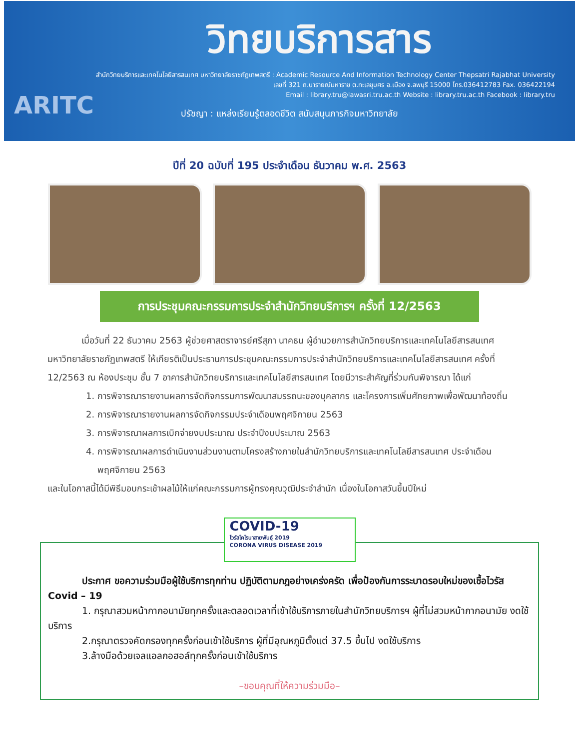วิทยบริการสาร
สำนักวิทยบริการและเทคโนโลยีสารสนเทศ มหาวิทยาลัยราชภัฏเทพสตรี : Academic Resource And Information Technology Center Thepsatri Rajabhat University
เลขที่ 321 ถ.นารายณ์มหาราช ต.ทะเลชุบศร อ.เมือง จ.ลพบุรี 15000 โทร.036412783 Fax. 036422194
Email : library.tru@lawasri.tru.ac.th Website : library.tru.ac.th Facebook : library.tru
ARITC
ปรัชญา : แหล่งเรียนรู้ตลอดชีวิต สนับสนุนภารกิจมหาวิทยาลัย
ปีที่ 20 ฉบับที่ 195 ประจำเดือน ธันวาคม พ.ศ. 2563
การประชุมคณะกรรมการประจำสำนักวิทยบริการฯ ครั้งที่ 12/2563
เมื่อวันที่ 22 ธันวาคม 2563 ผู้ช่วยศาสตราจารย์ศรีสุภา นาคธน ผู้อำนวยการสำนักวิทยบริการและเทคโนโลยีสารสนเทศ มหาวิทยาลัยราชภัฏเทพสตรี ให้เกียรติเป็นประธานการประชุมคณะกรรมการประจำสำนักวิทยบริการและเทคโนโลยีสารสนเทศ ครั้งที่ 12/2563 ณ ห้องประชุม ชั้น 7 อาคารสำนักวิทยบริการและเทคโนโลยีสารสนเทศ โดยมีวาระสำคัญที่ร่วมกันพิจารณา ได้แก่
1. การพิจารณารายงานผลการจัดกิจกรรมการพัฒนาสมรรถนะของบุคลากร และโครงการเพิ่มศักยภาพเพื่อพัฒนาท้องถิ่น
2. การพิจารณารายงานผลการจัดกิจกรรมประจำเดือนพฤศจิกายน 2563
3. การพิจารณาผลการเบิกจ่ายงบประมาณ ประจำปีงบประมาณ 2563
4. การพิจารณาผลการดำเนินงานส่วนงานตามโครงสร้างภายในสำนักวิทยบริการและเทคโนโลยีสารสนเทศ ประจำเดือนพฤศจิกายน 2563
และในโอกาสนี้ได้มีพิธีมอบกระเช้าผลไม้ให้แก่คณะกรรมการผู้ทรงคุณวุฒิประจำสำนัก เนื่องในโอกาสวันขึ้นปีใหม่
COVID-19
ไวรัสโคโรนาสายพันธุ์ 2019
CORONA VIRUS DISEASE 2019
ประกาศ ขอความร่วมมือผู้ใช้บริการทุกท่าน ปฏิบัติตามกฎอย่างเคร่งครัด เพื่อป้องกันการระบาดรอบใหม่ของเชื้อไวรัส Covid – 19
1. กรุณาสวมหน้ากากอนามัยทุกครั้งและตลอดเวลาที่เข้าใช้บริการภายในสำนักวิทยบริการฯ ผู้ที่ไม่สวมหน้ากากอนามัย งดใช้บริการ
2.กรุณาตรวจคัดกรองทุกครั้งก่อนเข้าใช้บริการ ผู้ที่มีอุณหภูมิตั้งแต่ 37.5 ขึ้นไป งดใช้บริการ
3.ล้างมือด้วยเจลแอลกอฮอล์ทุกครั้งก่อนเข้าใช้บริการ
–ขอบคุณที่ให้ความร่วมมือ–